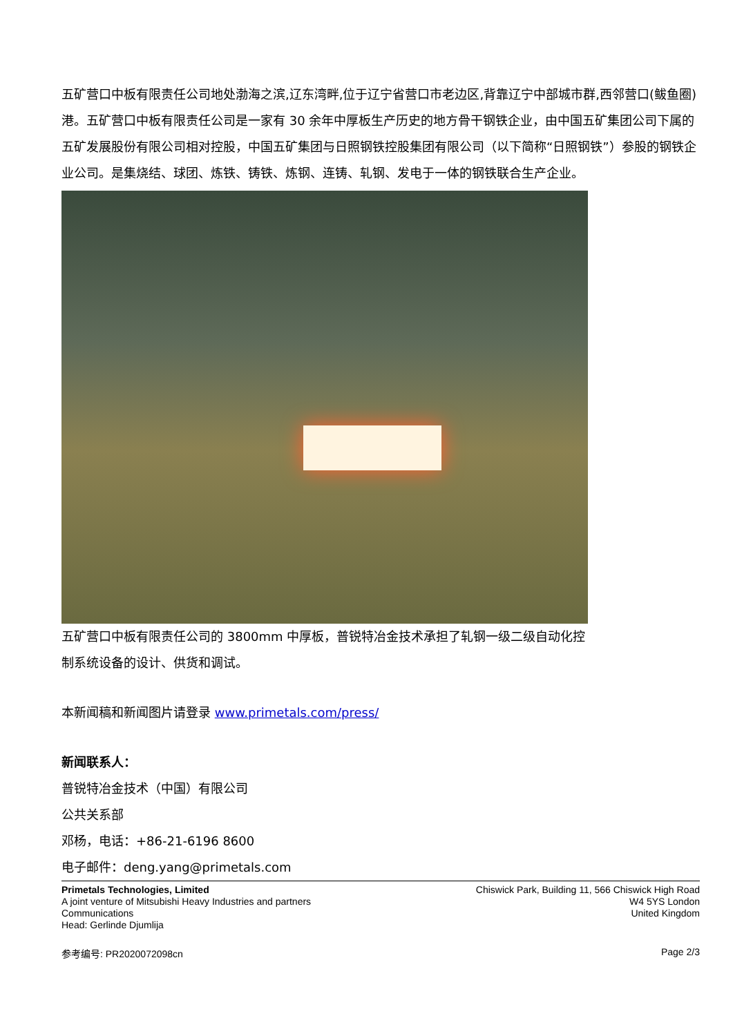五矿营口中板有限责任公司地处渤海之滨,辽东湾畔,位于辽宁省营口市老边区,背靠辽宁中部城市群,西邻营口(鲅鱼圈)港。五矿营口中板有限责任公司是一家有 30 余年中厚板生产历史的地方骨干钢铁企业，由中国五矿集团公司下属的五矿发展股份有限公司相对控股，中国五矿集团与日照钢铁控股集团有限公司（以下简称“日照钢铁”）参股的钢铁企业公司。是集烧结、球团、炼铁、铸铁、炼钢、连铸、轧钢、发电于一体的钢铁联合生产企业。
五矿营口中板有限责任公司的 3800mm 中厚板，普锐特冶金技术承担了轧钢一级二级自动化控制系统设备的设计、供货和调试。
本新闻稿和新闻图片请登录 www.primetals.com/press/
新闻联系人：
普锐特冶金技术（中国）有限公司
公共关系部
邓杨，电话：+86-21-6196 8600
电子邮件：deng.yang@primetals.com
Primetals Technologies, Limited
A joint venture of Mitsubishi Heavy Industries and partners
Communications
Head: Gerlinde Djumlija
Chiswick Park, Building 11, 566 Chiswick High Road
W4 5YS London
United Kingdom
参考编号: PR2020072098cn Page 2/3